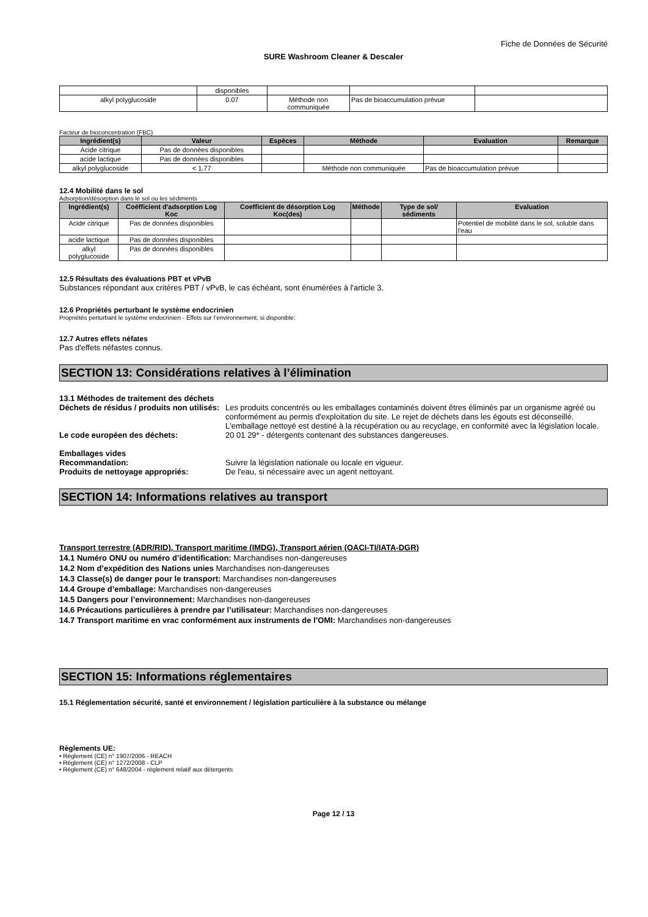Fiche de Données de Sécurité
SURE Washroom Cleaner & Descaler
| | disponibles | | | |
| alkyl polyglucoside | 0.07 | Méthode non communiquée | Pas de bioaccumulation prévue | |
Facteur de bioconcentration (FBC)
| Ingrédient(s) | Valeur | Espèces | Méthode | Evaluation | Remarque |
| --- | --- | --- | --- | --- | --- |
| Acide citrique | Pas de données disponibles | | | | |
| acide lactique | Pas de données disponibles | | | | |
| alkyl polyglucoside | < 1.77 | | Méthode non communiquée | Pas de bioaccumulation prévue | |
12.4 Mobilité dans le sol
Adsorption/désorption dans le sol ou les sédiments
| Ingrédient(s) | Coéfficient d'adsorption Log Koc | Coefficient de désorption Log Koc(des) | Méthode | Type de sol/ sédiments | Evaluation |
| --- | --- | --- | --- | --- | --- |
| Acide citrique | Pas de données disponibles | | | | Potentiel de mobilité dans le sol, soluble dans l'eau |
| acide lactique | Pas de données disponibles | | | | |
| alkyl polyglucoside | Pas de données disponibles | | | | |
12.5 Résultats des évaluations PBT et vPvB
Substances répondant aux critères PBT / vPvB, le cas échéant, sont énumérées à l'article 3.
12.6 Propriétés perturbant le système endocrinien
Propriétés perturbant le système endocrinien - Effets sur l’environnement, si disponible:
12.7 Autres effets néfates
Pas d'effets néfastes connus.
SECTION 13: Considérations relatives à l’élimination
13.1 Méthodes de traitement des déchets
Déchets de résidus / produits non utilisés:
Les produits concentrés ou les emballages contaminés doivent êtres éliminés par un organisme agréé ou conformément au permis d'exploitation du site. Le rejet de déchets dans les égouts est déconseillé. L'emballage nettoyé est destiné à la récupération ou au recyclage, en conformité avec la législation locale.
Le code européen des déchets: 20 01 29* - détergents contenant des substances dangereuses.
Emballages vides
Recommandation: Suivre la législation nationale ou locale en vigueur.
Produits de nettoyage appropriés: De l'eau, si nécessaire avec un agent nettoyant.
SECTION 14: Informations relatives au transport
Transport terrestre (ADR/RID), Transport maritime (IMDG), Transport aérien (OACI-TI/IATA-DGR)
14.1 Numéro ONU ou numéro d’identification: Marchandises non-dangereuses
14.2 Nom d’expédition des Nations unies Marchandises non-dangereuses
14.3 Classe(s) de danger pour le transport: Marchandises non-dangereuses
14.4 Groupe d’emballage: Marchandises non-dangereuses
14.5 Dangers pour l’environnement: Marchandises non-dangereuses
14.6 Précautions particulières à prendre par l’utilisateur: Marchandises non-dangereuses
14.7 Transport maritime en vrac conformément aux instruments de l’OMI: Marchandises non-dangereuses
SECTION 15: Informations réglementaires
15.1 Réglementation sécurité, santé et environnement / législation particulière à la substance ou mélange
Règlements UE:
• Règlement (CE) n° 1907/2006 - REACH
• Règlement (CE) n° 1272/2008 - CLP
• Règlement (CE) n° 648/2004 - règlement relatif aux détergents
Page 12 / 13